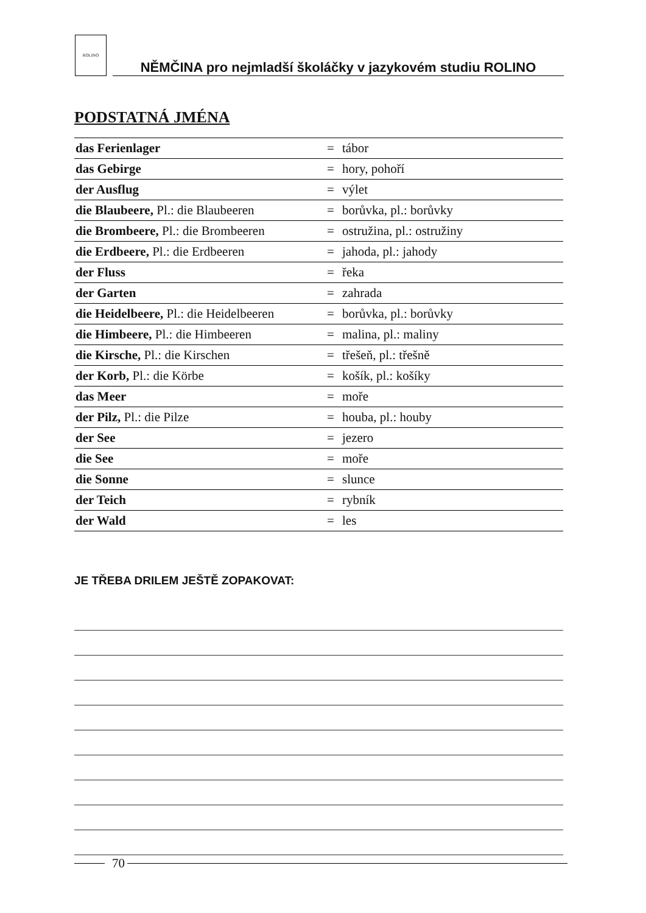ROLINO
NĚMČINA pro nejmladší školáčky v jazykovém studiu ROLINO
PODSTATNÁ JMÉNA
| das Ferienlager | = | tábor |
| das Gebirge | = | hory, pohoří |
| der Ausflug | = | výlet |
| die Blaubeere, Pl.: die Blaubeeren | = | borůvka, pl.: borůvky |
| die Brombeere, Pl.: die Brombeeren | = | ostružina, pl.: ostružiny |
| die Erdbeere, Pl.: die Erdbeeren | = | jahoda, pl.: jahody |
| der Fluss | = | řeka |
| der Garten | = | zahrada |
| die Heidelbeere, Pl.: die Heidelbeeren | = | borůvka, pl.: borůvky |
| die Himbeere, Pl.: die Himbeeren | = | malina, pl.: maliny |
| die Kirsche, Pl.: die Kirschen | = | třešeň, pl.: třešně |
| der Korb, Pl.: die Körbe | = | košík, pl.: košíky |
| das Meer | = | moře |
| der Pilz, Pl.: die Pilze | = | houba, pl.: houby |
| der See | = | jezero |
| die See | = | moře |
| die Sonne | = | slunce |
| der Teich | = | rybník |
| der Wald | = | les |
JE TŘEBA DRILEM JEŠTĚ ZOPAKOVAT:
70